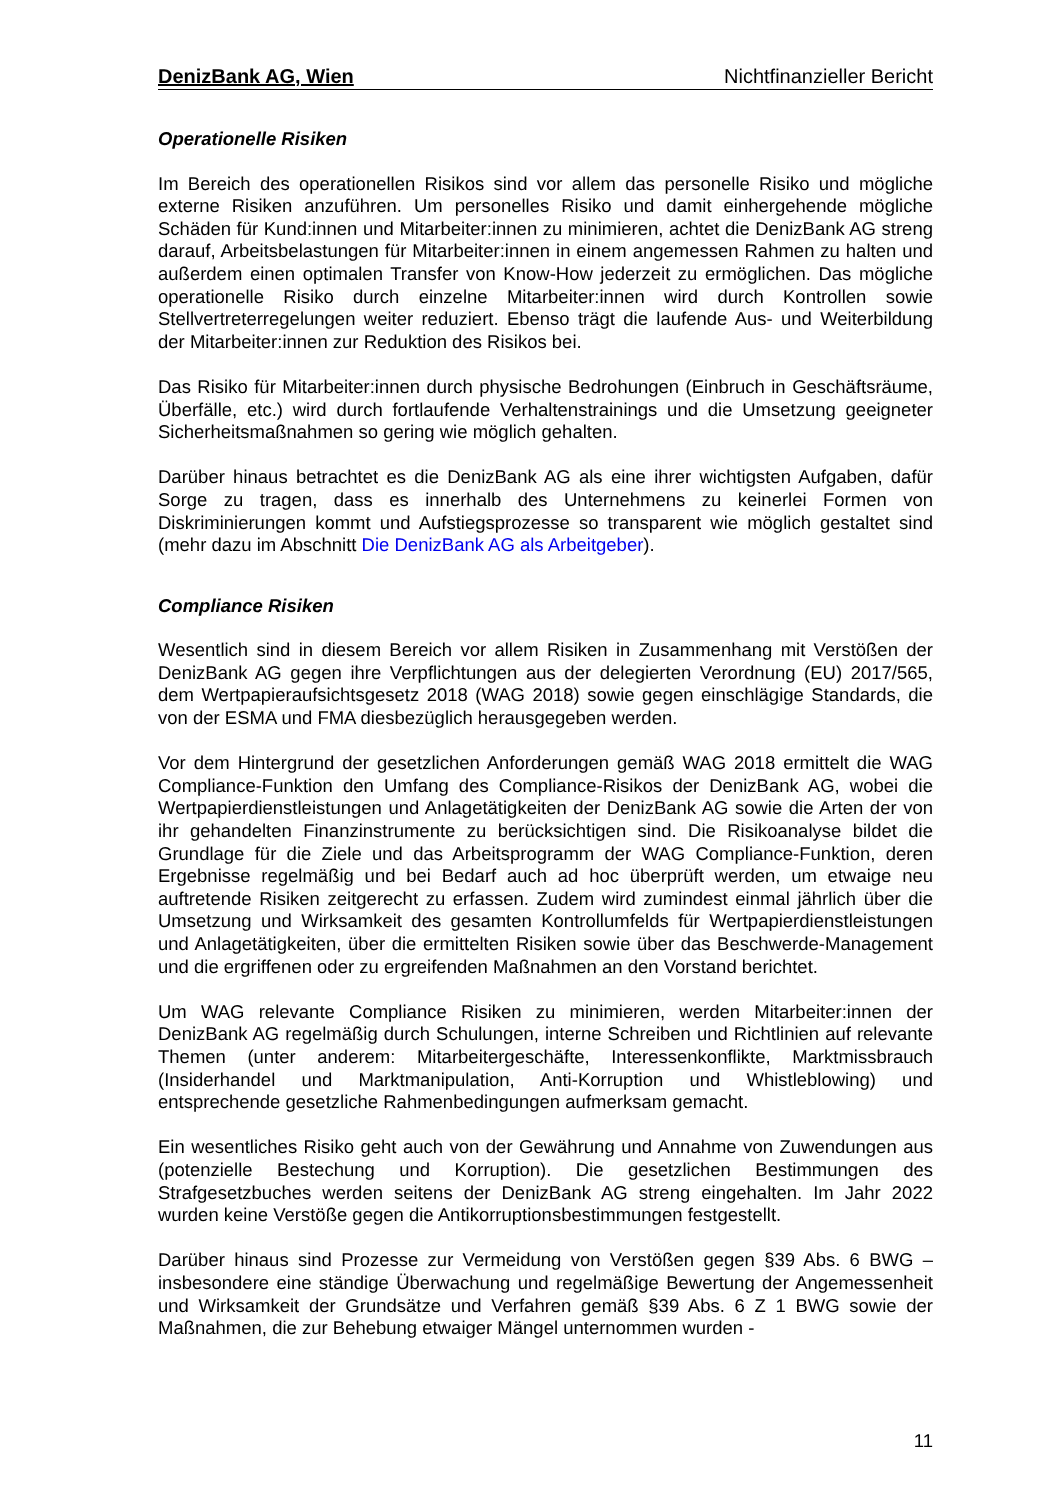DenizBank AG, Wien Nichtfinanzieller Bericht
Operationelle Risiken
Im Bereich des operationellen Risikos sind vor allem das personelle Risiko und mögliche externe Risiken anzuführen. Um personelles Risiko und damit einhergehende mögliche Schäden für Kund:innen und Mitarbeiter:innen zu minimieren, achtet die DenizBank AG streng darauf, Arbeitsbelastungen für Mitarbeiter:innen in einem angemessen Rahmen zu halten und außerdem einen optimalen Transfer von Know-How jederzeit zu ermöglichen. Das mögliche operationelle Risiko durch einzelne Mitarbeiter:innen wird durch Kontrollen sowie Stellvertreterregelungen weiter reduziert. Ebenso trägt die laufende Aus- und Weiterbildung der Mitarbeiter:innen zur Reduktion des Risikos bei.
Das Risiko für Mitarbeiter:innen durch physische Bedrohungen (Einbruch in Geschäftsräume, Überfälle, etc.) wird durch fortlaufende Verhaltenstrainings und die Umsetzung geeigneter Sicherheitsmaßnahmen so gering wie möglich gehalten.
Darüber hinaus betrachtet es die DenizBank AG als eine ihrer wichtigsten Aufgaben, dafür Sorge zu tragen, dass es innerhalb des Unternehmens zu keinerlei Formen von Diskriminierungen kommt und Aufstiegsprozesse so transparent wie möglich gestaltet sind (mehr dazu im Abschnitt Die DenizBank AG als Arbeitgeber).
Compliance Risiken
Wesentlich sind in diesem Bereich vor allem Risiken in Zusammenhang mit Verstößen der DenizBank AG gegen ihre Verpflichtungen aus der delegierten Verordnung (EU) 2017/565, dem Wertpapieraufsichtsgesetz 2018 (WAG 2018) sowie gegen einschlägige Standards, die von der ESMA und FMA diesbezüglich herausgegeben werden.
Vor dem Hintergrund der gesetzlichen Anforderungen gemäß WAG 2018 ermittelt die WAG Compliance-Funktion den Umfang des Compliance-Risikos der DenizBank AG, wobei die Wertpapierdienstleistungen und Anlagetätigkeiten der DenizBank AG sowie die Arten der von ihr gehandelten Finanzinstrumente zu berücksichtigen sind. Die Risikoanalyse bildet die Grundlage für die Ziele und das Arbeitsprogramm der WAG Compliance-Funktion, deren Ergebnisse regelmäßig und bei Bedarf auch ad hoc überprüft werden, um etwaige neu auftretende Risiken zeitgerecht zu erfassen. Zudem wird zumindest einmal jährlich über die Umsetzung und Wirksamkeit des gesamten Kontrollumfelds für Wertpapierdienstleistungen und Anlagetätigkeiten, über die ermittelten Risiken sowie über das Beschwerde-Management und die ergriffenen oder zu ergreifenden Maßnahmen an den Vorstand berichtet.
Um WAG relevante Compliance Risiken zu minimieren, werden Mitarbeiter:innen der DenizBank AG regelmäßig durch Schulungen, interne Schreiben und Richtlinien auf relevante Themen (unter anderem: Mitarbeitergeschäfte, Interessenkonflikte, Marktmissbrauch (Insiderhandel und Marktmanipulation, Anti-Korruption und Whistleblowing) und entsprechende gesetzliche Rahmenbedingungen aufmerksam gemacht.
Ein wesentliches Risiko geht auch von der Gewährung und Annahme von Zuwendungen aus (potenzielle Bestechung und Korruption). Die gesetzlichen Bestimmungen des Strafgesetzbuches werden seitens der DenizBank AG streng eingehalten. Im Jahr 2022 wurden keine Verstöße gegen die Antikorruptionsbestimmungen festgestellt.
Darüber hinaus sind Prozesse zur Vermeidung von Verstößen gegen §39 Abs. 6 BWG – insbesondere eine ständige Überwachung und regelmäßige Bewertung der Angemessenheit und Wirksamkeit der Grundsätze und Verfahren gemäß §39 Abs. 6 Z 1 BWG sowie der Maßnahmen, die zur Behebung etwaiger Mängel unternommen wurden -
11